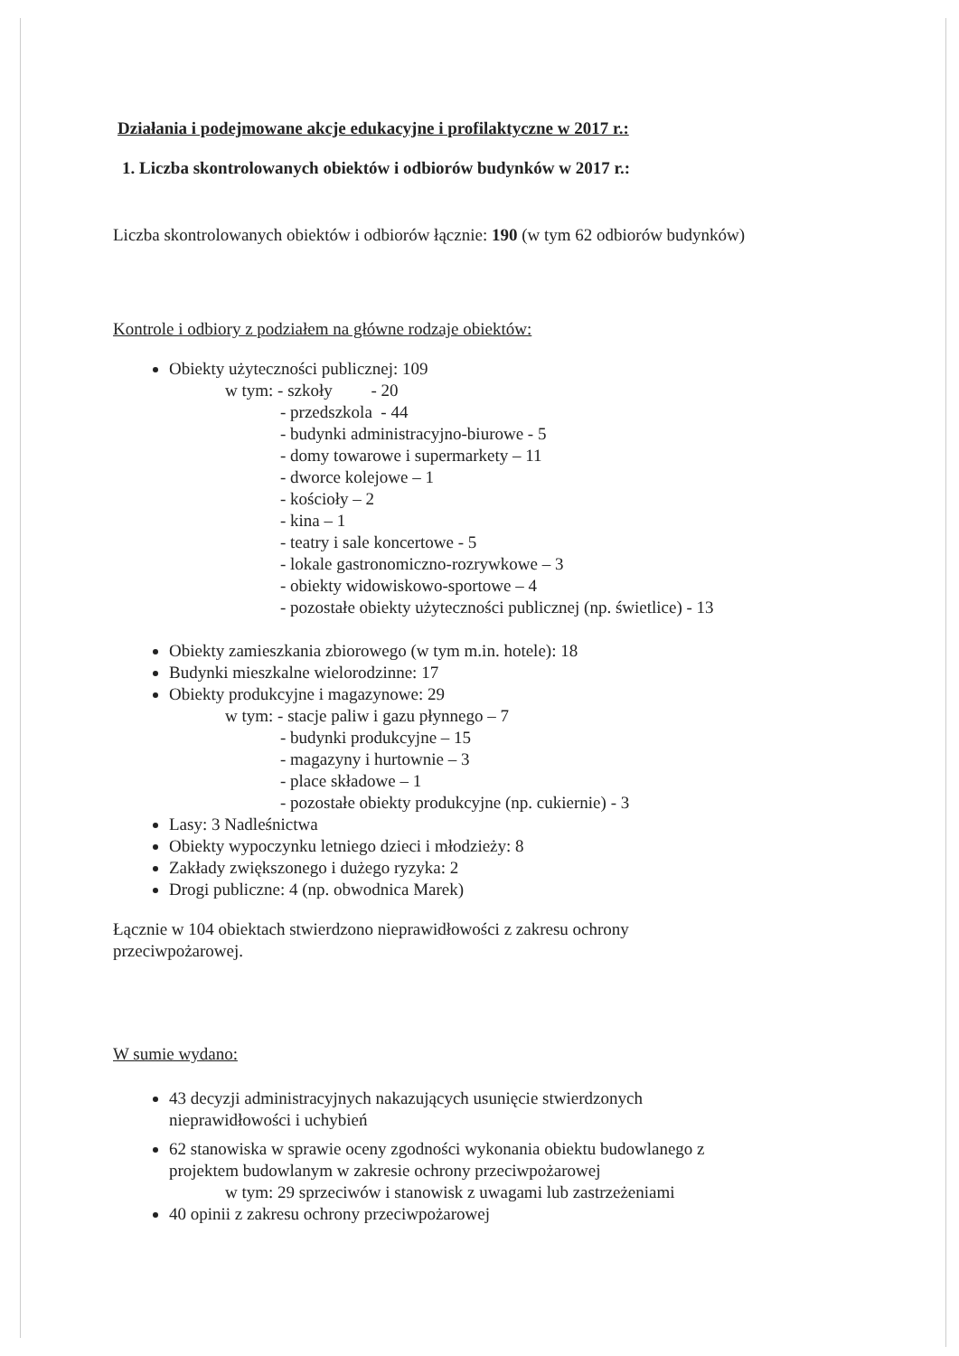Działania i podejmowane akcje edukacyjne i profilaktyczne w 2017 r.:
1. Liczba skontrolowanych obiektów i odbiorów budynków w 2017 r.:
Liczba skontrolowanych obiektów i odbiorów łącznie: 190 (w tym 62 odbiorów budynków)
Kontrole i odbiory z podziałem na główne rodzaje obiektów:
Obiekty użyteczności publicznej: 109
w tym: - szkoły - 20
- przedszkola - 44
- budynki administracyjno-biurowe - 5
- domy towarowe i supermarkety – 11
- dworce kolejowe – 1
- kościoły – 2
- kina – 1
- teatry i sale koncertowe - 5
- lokale gastronomiczno-rozrywkowe – 3
- obiekty widowiskowo-sportowe – 4
- pozostałe obiekty użyteczności publicznej (np. świetlice) - 13
Obiekty zamieszkania zbiorowego (w tym m.in. hotele): 18
Budynki mieszkalne wielorodzinne: 17
Obiekty produkcyjne i magazynowe: 29
w tym: - stacje paliw i gazu płynnego – 7
- budynki produkcyjne – 15
- magazyny i hurtownie – 3
- place składowe – 1
- pozostałe obiekty produkcyjne (np. cukiernie) - 3
Lasy: 3 Nadleśnictwa
Obiekty wypoczynku letniego dzieci i młodzieży: 8
Zakłady zwiększonego i dużego ryzyka: 2
Drogi publiczne: 4 (np. obwodnica Marek)
Łącznie w 104 obiektach stwierdzono nieprawidłowości z zakresu ochrony
przeciwpożarowej.
W sumie wydano:
43 decyzji administracyjnych nakazujących usunięcie stwierdzonych
nieprawidłowości i uchybień
62 stanowiska w sprawie oceny zgodności wykonania obiektu budowlanego z
projektem budowlanym w zakresie ochrony przeciwpożarowej
w tym: 29 sprzeciwów i stanowisk z uwagami lub zastrzeżeniami
40 opinii z zakresu ochrony przeciwpożarowej